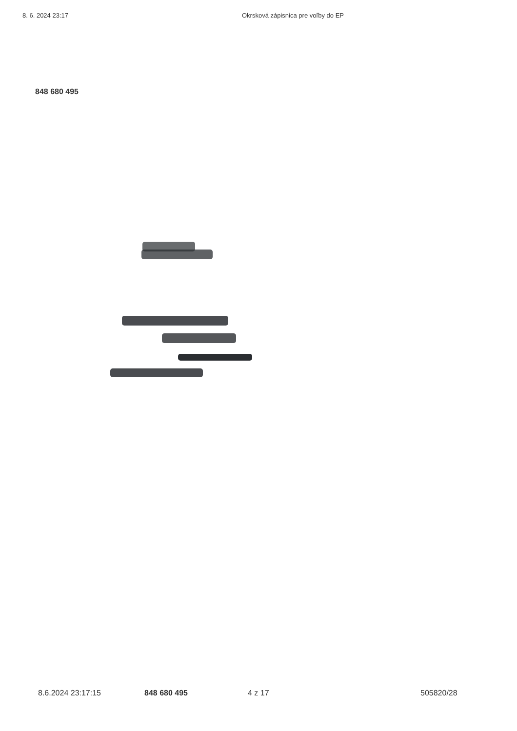8. 6. 2024 23:17 Okrsková zápisnica pre voľby do EP
848 680 495
8.6.2024 23:17:15 848 680 495 4 z 17 505820/28